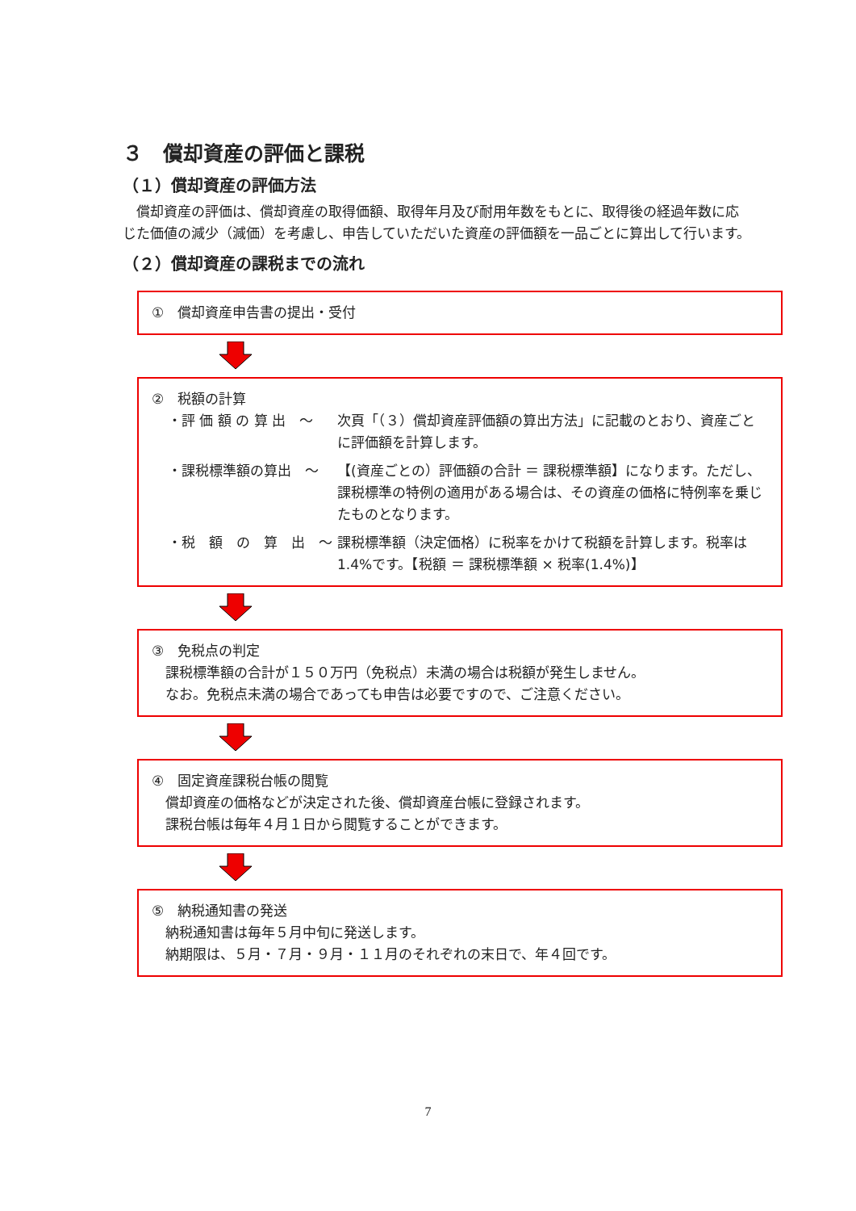３　償却資産の評価と課税
（１）償却資産の評価方法
　償却資産の評価は、償却資産の取得価額、取得年月及び耐用年数をもとに、取得後の経過年数に応じた価値の減少（減価）を考慮し、申告していただいた資産の評価額を一品ごとに算出して行います。
（２）償却資産の課税までの流れ
①　償却資産申告書の提出・受付
②　税額の計算
・評 価 額 の 算 出　～ 次頁「（３）償却資産評価額の算出方法」に記載のとおり、資産ごとに評価額を計算します。
・課税標準額の算出　～ 【(資産ごとの）評価額の合計 ＝ 課税標準額】になります。ただし、課税標準の特例の適用がある場合は、その資産の価格に特例率を乗じたものとなります。
・税　額　の　算　出　～ 課税標準額（決定価格）に税率をかけて税額を計算します。税率は 1.4%です。【税額 ＝ 課税標準額 × 税率(1.4%)】
③　免税点の判定
　課税標準額の合計が１５０万円（免税点）未満の場合は税額が発生しません。
　なお。免税点未満の場合であっても申告は必要ですので、ご注意ください。
④　固定資産課税台帳の閲覧
　償却資産の価格などが決定された後、償却資産台帳に登録されます。
　課税台帳は毎年４月１日から閲覧することができます。
⑤　納税通知書の発送
　納税通知書は毎年５月中旬に発送します。
　納期限は、５月・７月・９月・１１月のそれぞれの末日で、年４回です。
7